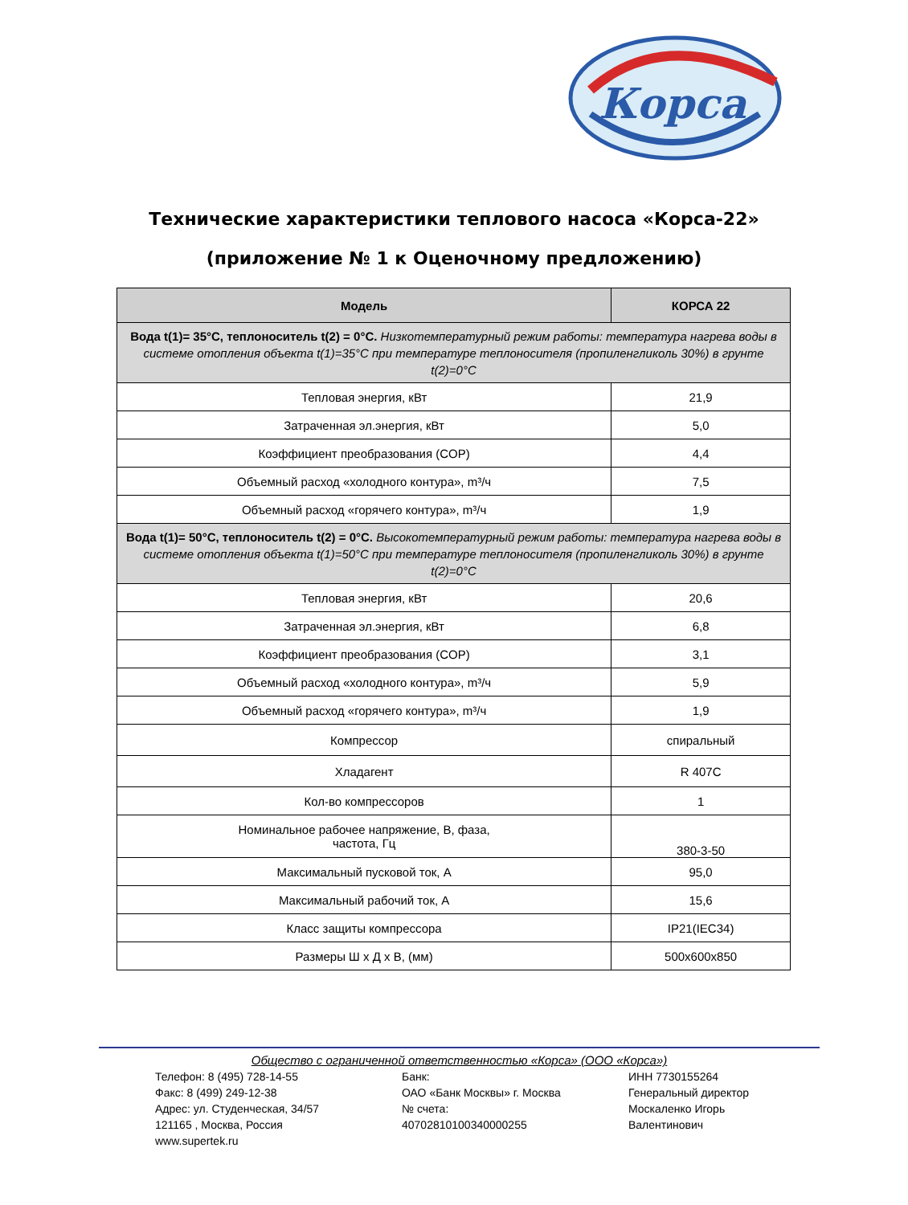Корса
Технические характеристики теплового насоса «Корса-22»
(приложение № 1 к Оценочному предложению)
| Модель | КОРСА 22 |
| --- | --- |
| Вода t(1)= 35°C, теплоноситель t(2) = 0°C. Низкотемпературный режим работы: температура нагрева воды в системе отопления объекта t(1)=35°C при температуре теплоносителя (пропиленгликоль 30%) в грунте t(2)=0°C | |
| Тепловая энергия, кВт | 21,9 |
| Затраченная эл.энергия, кВт | 5,0 |
| Коэффициент преобразования (COP) | 4,4 |
| Объемный расход «холодного контура», m³/ч | 7,5 |
| Объемный расход «горячего контура», m³/ч | 1,9 |
| Вода t(1)= 50°C, теплоноситель t(2) = 0°C. Высокотемпературный режим работы: температура нагрева воды в системе отопления объекта t(1)=50°C при температуре теплоносителя (пропиленгликоль 30%) в грунте t(2)=0°C | |
| Тепловая энергия, кВт | 20,6 |
| Затраченная эл.энергия, кВт | 6,8 |
| Коэффициент преобразования (COP) | 3,1 |
| Объемный расход «холодного контура», m³/ч | 5,9 |
| Объемный расход «горячего контура», m³/ч | 1,9 |
| Компрессор | спиральный |
| Хладагент | R 407C |
| Кол-во компрессоров | 1 |
| Номинальное рабочее напряжение, В, фаза, частота, Гц | 380-3-50 |
| Максимальный пусковой ток, А | 95,0 |
| Максимальный рабочий ток, А | 15,6 |
| Класс защиты компрессора | IP21(IEC34) |
| Размеры Ш х Д х В, (мм) | 500х600х850 |
Общество с ограниченной ответственностью «Корса» (ООО «Корса»)
Телефон: 8 (495) 728-14-55
Факс: 8 (499) 249-12-38
Адрес: ул. Студенческая, 34/57
121165 , Москва, Россия
www.supertek.ru
Банк:
ОАО «Банк Москвы» г. Москва
№ счета:
40702810100340000255
ИНН 7730155264
Генеральный директор
Москаленко Игорь
Валентинович